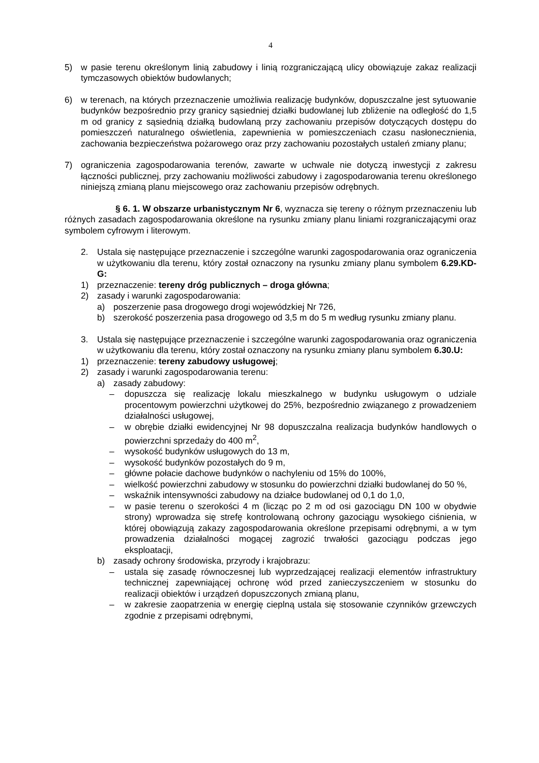4
5) w pasie terenu określonym linią zabudowy i linią rozgraniczającą ulicy obowiązuje zakaz realizacji tymczasowych obiektów budowlanych;
6) w terenach, na których przeznaczenie umożliwia realizację budynków, dopuszczalne jest sytuowanie budynków bezpośrednio przy granicy sąsiedniej działki budowlanej lub zbliżenie na odległość do 1,5 m od granicy z sąsiednią działką budowlaną przy zachowaniu przepisów dotyczących dostępu do pomieszczeń naturalnego oświetlenia, zapewnienia w pomieszczeniach czasu nasłonecznienia, zachowania bezpieczeństwa pożarowego oraz przy zachowaniu pozostałych ustaleń zmiany planu;
7) ograniczenia zagospodarowania terenów, zawarte w uchwale nie dotyczą inwestycji z zakresu łączności publicznej, przy zachowaniu możliwości zabudowy i zagospodarowania terenu określonego niniejszą zmianą planu miejscowego oraz zachowaniu przepisów odrębnych.
§ 6. 1. W obszarze urbanistycznym Nr 6, wyznacza się tereny o różnym przeznaczeniu lub różnych zasadach zagospodarowania określone na rysunku zmiany planu liniami rozgraniczającymi oraz symbolem cyfrowym i literowym.
2. Ustala się następujące przeznaczenie i szczególne warunki zagospodarowania oraz ograniczenia w użytkowaniu dla terenu, który został oznaczony na rysunku zmiany planu symbolem 6.29.KD-G:
1) przeznaczenie: tereny dróg publicznych – droga główna;
2) zasady i warunki zagospodarowania:
a) poszerzenie pasa drogowego drogi wojewódzkiej Nr 726,
b) szerokość poszerzenia pasa drogowego od 3,5 m do 5 m według rysunku zmiany planu.
3. Ustala się następujące przeznaczenie i szczególne warunki zagospodarowania oraz ograniczenia w użytkowaniu dla terenu, który został oznaczony na rysunku zmiany planu symbolem 6.30.U:
1) przeznaczenie: tereny zabudowy usługowej;
2) zasady i warunki zagospodarowania terenu:
a) zasady zabudowy:
– dopuszcza się realizację lokalu mieszkalnego w budynku usługowym o udziale procentowym powierzchni użytkowej do 25%, bezpośrednio związanego z prowadzeniem działalności usługowej,
– w obrębie działki ewidencyjnej Nr 98 dopuszczalna realizacja budynków handlowych o powierzchni sprzedaży do 400 m<sup>2</sup>,
– wysokość budynków usługowych do 13 m,
– wysokość budynków pozostałych do 9 m,
– główne połacie dachowe budynków o nachyleniu od 15% do 100%,
– wielkość powierzchni zabudowy w stosunku do powierzchni działki budowlanej do 50 %,
– wskaźnik intensywności zabudowy na działce budowlanej od 0,1 do 1,0,
– w pasie terenu o szerokości 4 m (licząc po 2 m od osi gazociągu DN 100 w obydwie strony) wprowadza się strefę kontrolowaną ochrony gazociągu wysokiego ciśnienia, w której obowiązują zakazy zagospodarowania określone przepisami odrębnymi, a w tym prowadzenia działalności mogącej zagrozić trwałości gazociągu podczas jego eksploatacji,
b) zasady ochrony środowiska, przyrody i krajobrazu:
– ustala się zasadę równoczesnej lub wyprzedzającej realizacji elementów infrastruktury technicznej zapewniającej ochronę wód przed zanieczyszczeniem w stosunku do realizacji obiektów i urządzeń dopuszczonych zmianą planu,
– w zakresie zaopatrzenia w energię cieplną ustala się stosowanie czynników grzewczych zgodnie z przepisami odrębnymi,